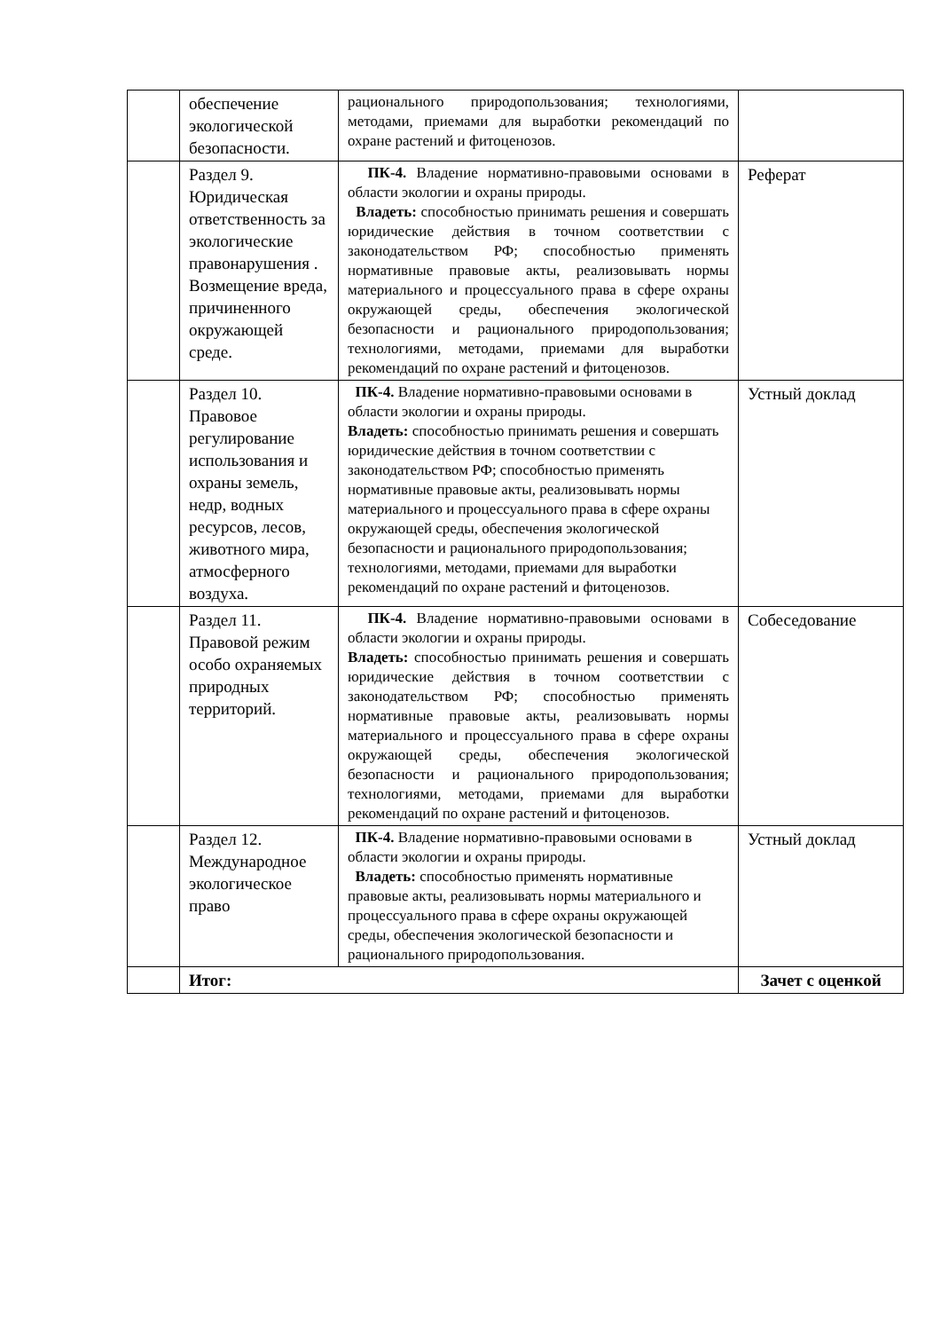| | обеспечение экологической безопасности. | рационального природопользования; технологиями, методами, приемами для выработки рекомендаций по охране растений и фитоценозов. | |
| | Раздел 9. Юридическая ответственность за экологические правонарушения . Возмещение вреда, причиненного окружающей среде. | ПК-4. Владение нормативно-правовыми основами в области экологии и охраны природы. Владеть: способностью принимать решения и совершать юридические действия в точном соответствии с законодательством РФ; способностью применять нормативные правовые акты, реализовывать нормы материального и процессуального права в сфере охраны окружающей среды, обеспечения экологической безопасности и рационального природопользования; технологиями, методами, приемами для выработки рекомендаций по охране растений и фитоценозов. | Реферат |
| | Раздел 10. Правовое регулирование использования и охраны земель, недр, водных ресурсов, лесов, животного мира, атмосферного воздуха. | ПК-4. Владение нормативно-правовыми основами в области экологии и охраны природы. Владеть: способностью принимать решения и совершать юридические действия в точном соответствии с законодательством РФ; способностью применять нормативные правовые акты, реализовывать нормы материального и процессуального права в сфере охраны окружающей среды, обеспечения экологической безопасности и рационального природопользования; технологиями, методами, приемами для выработки рекомендаций по охране растений и фитоценозов. | Устный доклад |
| | Раздел 11. Правовой режим особо охраняемых природных территорий. | ПК-4. Владение нормативно-правовыми основами в области экологии и охраны природы. Владеть: способностью принимать решения и совершать юридические действия в точном соответствии с законодательством РФ; способностью применять нормативные правовые акты, реализовывать нормы материального и процессуального права в сфере охраны окружающей среды, обеспечения экологической безопасности и рационального природопользования; технологиями, методами, приемами для выработки рекомендаций по охране растений и фитоценозов. | Собеседование |
| | Раздел 12. Международное экологическое право | ПК-4. Владение нормативно-правовыми основами в области экологии и охраны природы. Владеть: способностью применять нормативные правовые акты, реализовывать нормы материального и процессуального права в сфере охраны окружающей среды, обеспечения экологической безопасности и рационального природопользования. | Устный доклад |
| | Итог: | | Зачет с оценкой |